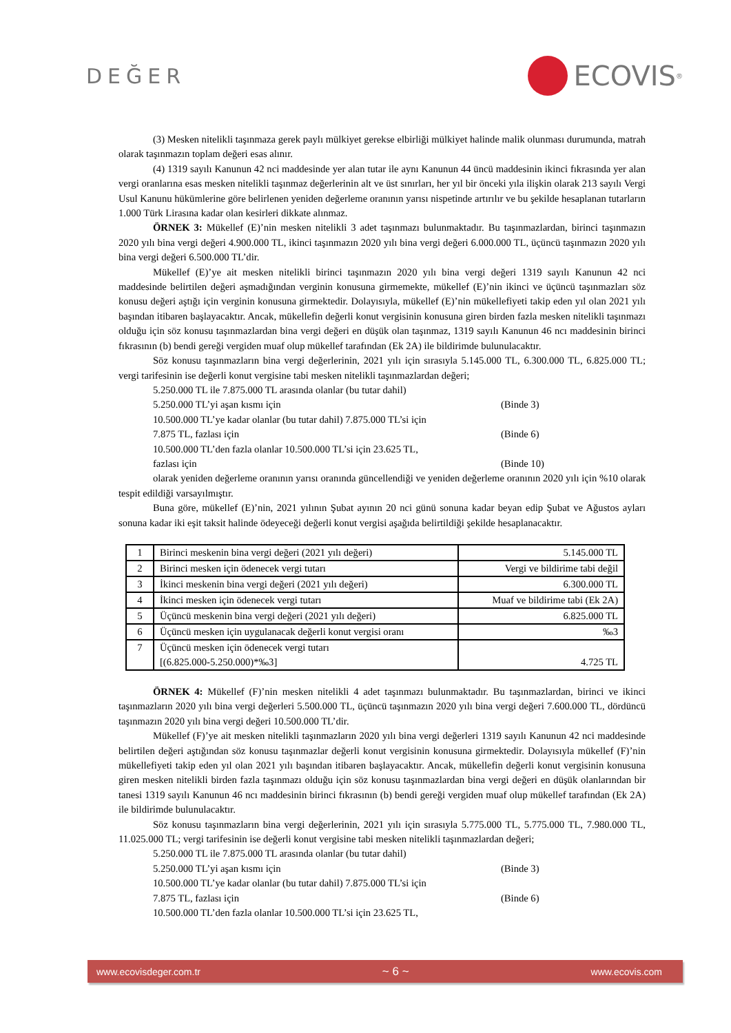DEĞER
ECOVIS<sup>®</sup>
(3) Mesken nitelikli taşınmaza gerek paylı mülkiyet gerekse elbirliği mülkiyet halinde malik olunması durumunda, matrah olarak taşınmazın toplam değeri esas alınır.
(4) 1319 sayılı Kanunun 42 nci maddesinde yer alan tutar ile aynı Kanunun 44 üncü maddesinin ikinci fıkrasında yer alan vergi oranlarına esas mesken nitelikli taşınmaz değerlerinin alt ve üst sınırları, her yıl bir önceki yıla ilişkin olarak 213 sayılı Vergi Usul Kanunu hükümlerine göre belirlenen yeniden değerleme oranının yarısı nispetinde artırılır ve bu şekilde hesaplanan tutarların 1.000 Türk Lirasına kadar olan kesirleri dikkate alınmaz.
ÖRNEK 3: Mükellef (E)’nin mesken nitelikli 3 adet taşınmazı bulunmaktadır. Bu taşınmazlardan, birinci taşınmazın 2020 yılı bina vergi değeri 4.900.000 TL, ikinci taşınmazın 2020 yılı bina vergi değeri 6.000.000 TL, üçüncü taşınmazın 2020 yılı bina vergi değeri 6.500.000 TL’dir.
Mükellef (E)’ye ait mesken nitelikli birinci taşınmazın 2020 yılı bina vergi değeri 1319 sayılı Kanunun 42 nci maddesinde belirtilen değeri aşmadığından verginin konusuna girmemekte, mükellef (E)’nin ikinci ve üçüncü taşınmazları söz konusu değeri aştığı için verginin konusuna girmektedir. Dolayısıyla, mükellef (E)’nin mükellefiyeti takip eden yıl olan 2021 yılı başından itibaren başlayacaktır. Ancak, mükellefin değerli konut vergisinin konusuna giren birden fazla mesken nitelikli taşınmazı olduğu için söz konusu taşınmazlardan bina vergi değeri en düşük olan taşınmaz, 1319 sayılı Kanunun 46 ncı maddesinin birinci fıkrasının (b) bendi gereği vergiden muaf olup mükellef tarafından (Ek 2A) ile bildirimde bulunulacaktır.
Söz konusu taşınmazların bina vergi değerlerinin, 2021 yılı için sırasıyla 5.145.000 TL, 6.300.000 TL, 6.825.000 TL; vergi tarifesinin ise değerli konut vergisine tabi mesken nitelikli taşınmazlardan değeri;
5.250.000 TL ile 7.875.000 TL arasında olanlar (bu tutar dahil)
5.250.000 TL’yi aşan kısmı için (Binde 3)
10.500.000 TL’ye kadar olanlar (bu tutar dahil) 7.875.000 TL’si için
7.875 TL, fazlası için (Binde 6)
10.500.000 TL’den fazla olanlar 10.500.000 TL’si için 23.625 TL,
fazlası için (Binde 10)
olarak yeniden değerleme oranının yarısı oranında güncellendiği ve yeniden değerleme oranının 2020 yılı için %10 olarak tespit edildiği varsayılmıştır.
Buna göre, mükellef (E)’nin, 2021 yılının Şubat ayının 20 nci günü sonuna kadar beyan edip Şubat ve Ağustos ayları sonuna kadar iki eşit taksit halinde ödeyeceği değerli konut vergisi aşağıda belirtildiği şekilde hesaplanacaktır.
| 1 | Birinci meskenin bina vergi değeri (2021 yılı değeri) | 5.145.000 TL |
| 2 | Birinci mesken için ödenecek vergi tutarı | Vergi ve bildirime tabi değil |
| 3 | İkinci meskenin bina vergi değeri (2021 yılı değeri) | 6.300.000 TL |
| 4 | İkinci mesken için ödenecek vergi tutarı | Muaf ve bildirime tabi (Ek 2A) |
| 5 | Üçüncü meskenin bina vergi değeri (2021 yılı değeri) | 6.825.000 TL |
| 6 | Üçüncü mesken için uygulanacak değerli konut vergisi oranı | ‰3 |
| 7 | Üçüncü mesken için ödenecek vergi tutarı [(6.825.000-5.250.000)*‰3] | 4.725 TL |
ÖRNEK 4: Mükellef (F)’nin mesken nitelikli 4 adet taşınmazı bulunmaktadır. Bu taşınmazlardan, birinci ve ikinci taşınmazların 2020 yılı bina vergi değerleri 5.500.000 TL, üçüncü taşınmazın 2020 yılı bina vergi değeri 7.600.000 TL, dördüncü taşınmazın 2020 yılı bina vergi değeri 10.500.000 TL’dir.
Mükellef (F)’ye ait mesken nitelikli taşınmazların 2020 yılı bina vergi değerleri 1319 sayılı Kanunun 42 nci maddesinde belirtilen değeri aştığından söz konusu taşınmazlar değerli konut vergisinin konusuna girmektedir. Dolayısıyla mükellef (F)’nin mükellefiyeti takip eden yıl olan 2021 yılı başından itibaren başlayacaktır. Ancak, mükellefin değerli konut vergisinin konusuna giren mesken nitelikli birden fazla taşınmazı olduğu için söz konusu taşınmazlardan bina vergi değeri en düşük olanlarından bir tanesi 1319 sayılı Kanunun 46 ncı maddesinin birinci fıkrasının (b) bendi gereği vergiden muaf olup mükellef tarafından (Ek 2A) ile bildirimde bulunulacaktır.
Söz konusu taşınmazların bina vergi değerlerinin, 2021 yılı için sırasıyla 5.775.000 TL, 5.775.000 TL, 7.980.000 TL, 11.025.000 TL; vergi tarifesinin ise değerli konut vergisine tabi mesken nitelikli taşınmazlardan değeri;
5.250.000 TL ile 7.875.000 TL arasında olanlar (bu tutar dahil)
5.250.000 TL’yi aşan kısmı için (Binde 3)
10.500.000 TL’ye kadar olanlar (bu tutar dahil) 7.875.000 TL’si için
7.875 TL, fazlası için (Binde 6)
10.500.000 TL’den fazla olanlar 10.500.000 TL’si için 23.625 TL,
www.ecovisdeger.com.tr ~ 6 ~ www.ecovis.com